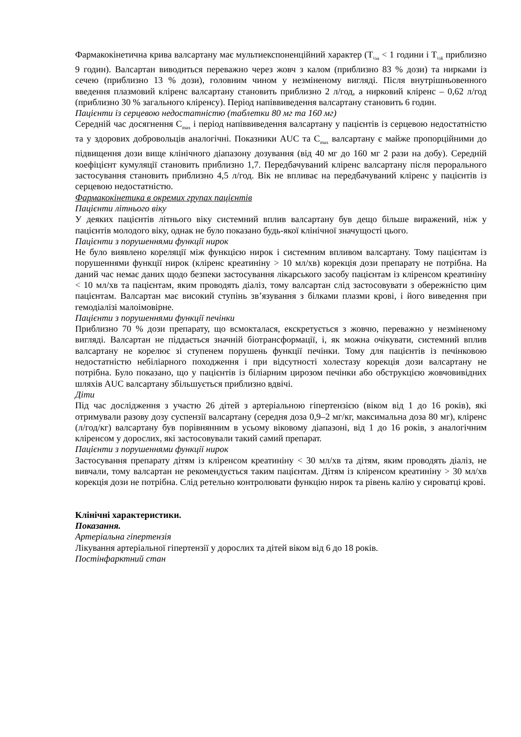Фармакокінетична крива валсартану має мультиекспоненційний характер (T<sub>½α</sub> < 1 години і T<sub>½ß</sub> приблизно 9 годин). Валсартан виводиться переважно через жовч з калом (приблизно 83 % дози) та нирками із сечею (приблизно 13 % дози), головним чином у незміненому вигляді. Після внутрішньовенного введення плазмовий кліренс валсартану становить приблизно 2 л/год, а нирковий кліренс – 0,62 л/год (приблизно 30 % загального кліренсу). Період напіввиведення валсартану становить 6 годин.
Пацієнти із серцевою недостатністю (таблетки 80 мг та 160 мг)
Середній час досягнення C<sub>max</sub> і період напіввиведення валсартану у пацієнтів із серцевою недостатністю та у здорових добровольців аналогічні. Показники AUC та C<sub>max</sub> валсартану є майже пропорційними до підвищення дози вище клінічного діапазону дозування (від 40 мг до 160 мг 2 рази на добу). Середній коефіцієнт кумуляції становить приблизно 1,7. Передбачуваний кліренс валсартану після перорального застосування становить приблизно 4,5 л/год. Вік не впливає на передбачуваний кліренс у пацієнтів із серцевою недостатністю.
Фармакокінетика в окремих групах пацієнтів
Пацієнти літнього віку
У деяких пацієнтів літнього віку системний вплив валсартану був дещо більше виражений, ніж у пацієнтів молодого віку, однак не було показано будь-якої клінічної значущості цього.
Пацієнти з порушеннями функції нирок
Не було виявлено кореляції між функцією нирок і системним впливом валсартану. Тому пацієнтам із порушеннями функції нирок (кліренс креатиніну > 10 мл/хв) корекція дози препарату не потрібна. На даний час немає даних щодо безпеки застосування лікарського засобу пацієнтам із кліренсом креатиніну < 10 мл/хв та пацієнтам, яким проводять діаліз, тому валсартан слід застосовувати з обережністю цим пацієнтам. Валсартан має високий ступінь зв’язування з білками плазми крові, і його виведення при гемодіалізі малоімовірне.
Пацієнти з порушеннями функції печінки
Приблизно 70 % дози препарату, що всмокталася, екскретується з жовчю, переважно у незміненому вигляді. Валсартан не піддається значній біотрансформації, і, як можна очікувати, системний вплив валсартану не корелює зі ступенем порушень функції печінки. Тому для пацієнтів із печінковою недостатністю небіліарного походження і при відсутності холестазу корекція дози валсартану не потрібна. Було показано, що у пацієнтів із біліарним цирозом печінки або обструкцією жовчовивідних шляхів AUC валсартану збільшується приблизно вдвічі.
Діти
Під час дослідження з участю 26 дітей з артеріальною гіпертензією (віком від 1 до 16 років), які отримували разову дозу суспензії валсартану (середня доза 0,9–2 мг/кг, максимальна доза 80 мг), кліренс (л/год/кг) валсартану був порівнянним в усьому віковому діапазоні, від 1 до 16 років, з аналогічним кліренсом у дорослих, які застосовували такий самий препарат.
Пацієнти з порушеннями функції нирок
Застосування препарату дітям із кліренсом креатиніну < 30 мл/хв та дітям, яким проводять діаліз, не вивчали, тому валсартан не рекомендується таким пацієнтам. Дітям із кліренсом креатиніну > 30 мл/хв корекція дози не потрібна. Слід ретельно контролювати функцію нирок та рівень калію у сироватці крові.
Клінічні характеристики.
Показання.
Артеріальна гіпертензія
Лікування артеріальної гіпертензії у дорослих та дітей віком від 6 до 18 років.
Постінфарктний стан